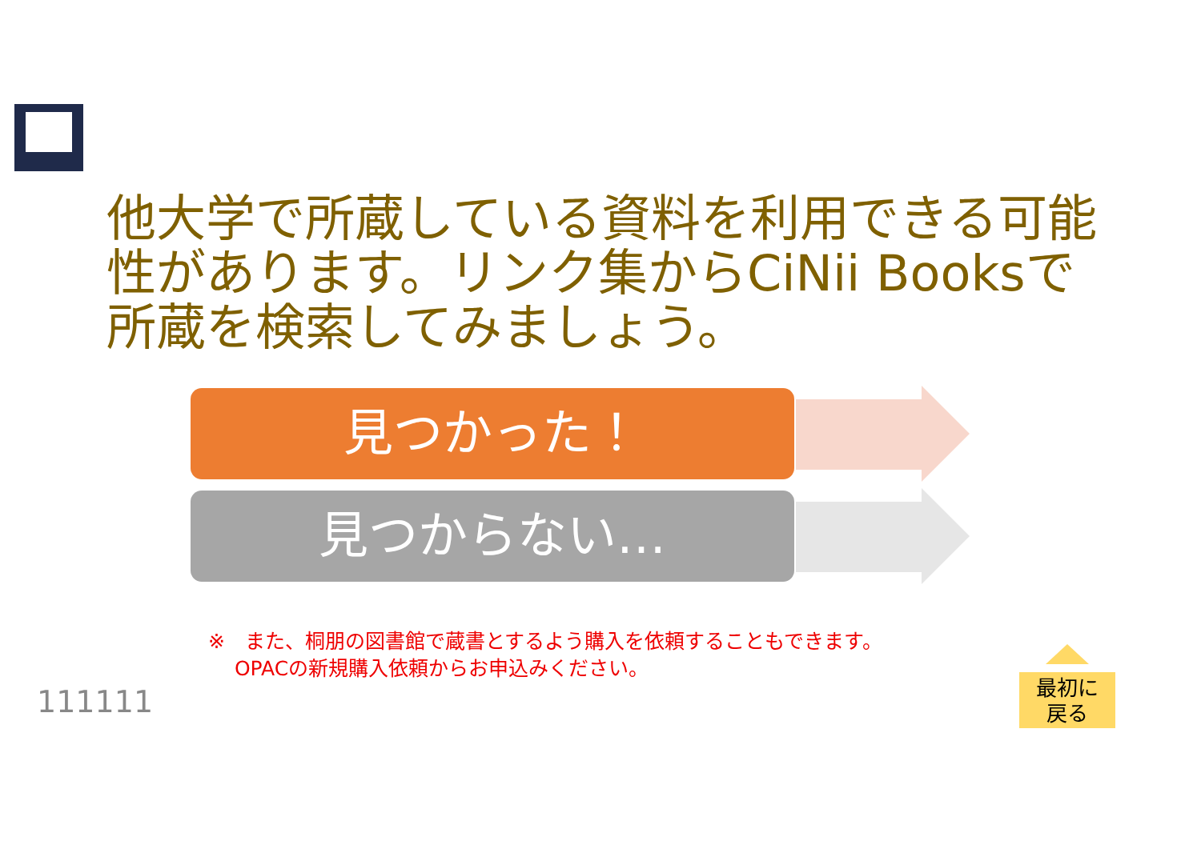他大学で所蔵している資料を利用できる可能性があります。リンク集からCiNii Booksで所蔵を検索してみましょう。
見つかった！
見つからない…
※　また、桐朋の図書館で蔵書とするよう購入を依頼することもできます。
　 OPACの新規購入依頼からお申込みください。
111111
最初に
戻る